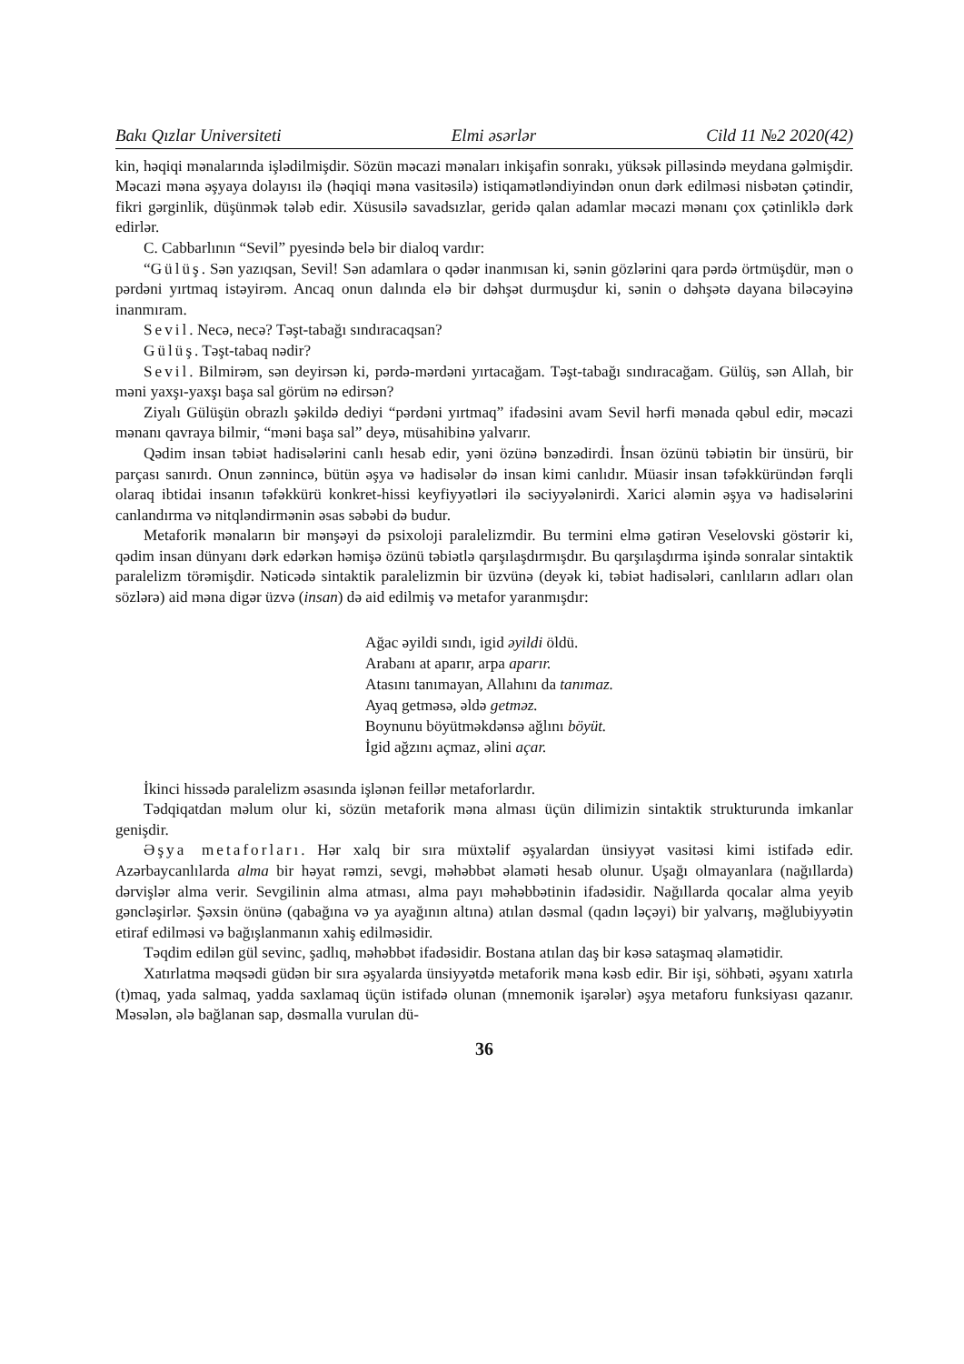Bakı Qızlar Universiteti Elmi əsərlər Cild 11 №2 2020(42)
kin, həqiqi mənalarında işlədilmişdir. Sözün məcazi mənaları inkişafin sonrakı, yüksək pilləsində meydana gəlmişdir. Məcazi məna əşyaya dolayısı ilə (həqiqi məna vasitəsilə) istiqamətləndiyindən onun dərk edilməsi nisbətən çətindir, fikri gərginlik, düşünmək tələb edir. Xüsusilə savadsızlar, geridə qalan adamlar məcazi mənanı çox çətinliklə dərk edirlər.
C. Cabbarlının “Sevil” pyesində belə bir dialoq vardır:
“Gülüş. Sən yazıqsan, Sevil! Sən adamlara o qədər inanmısan ki, sənin gözlərini qara pərdə örtmüşdür, mən o pərdəni yırtmaq istəyirəm. Ancaq onun dalında elə bir dəhşət durmuşdur ki, sənin o dəhşətə dayana biləcəyinə inanmıram.
Sevil. Necə, necə? Təşt-tabağı sındıracaqsan?
Gülüş. Təşt-tabaq nədir?
Sevil. Bilmirəm, sən deyirsən ki, pərdə-mərdəni yırtacağam. Təşt-tabağı sındıracağam. Gülüş, sən Allah, bir məni yaxşı-yaxşı başa sal görüm nə edirsən?
Ziyalı Gülüşün obrazlı şəkildə dediyi “pərdəni yırtmaq” ifadəsini avam Sevil hərfi mənada qəbul edir, məcazi mənanı qavraya bilmir, “məni başa sal” deyə, müsahibinə yalvarır.
Qədim insan təbiət hadisələrini canlı hesab edir, yəni özünə bənzədirdi. İnsan özünü təbiətin bir ünsürü, bir parçası sanırdı. Onun zənnincə, bütün əşya və hadisələr də insan kimi canlıdır. Müasir insan təfəkküründən fərqli olaraq ibtidai insanın təfəkkürü konkret-hissi keyfiyyətləri ilə səciyyələnirdi. Xarici aləmin əşya və hadisələrini canlandırma və nitqləndirmənin əsas səbəbi də budur.
Metaforik mənaların bir mənşəyi də psixoloji paralelizmdir. Bu termini elmə gətirən Veselovski göstərir ki, qədim insan dünyanı dərk edərkən həmişə özünü təbiətlə qarşılaşdırmışdır. Bu qarşılaşdırma işində sonralar sintaktik paralelizm törəmişdir. Nəticədə sintaktik paralelizmin bir üzvünə (deyək ki, təbiət hadisələri, canlıların adları olan sözlərə) aid məna digər üzvə (insan) də aid edilmiş və metafor yaranmışdır:
Ağac əyildi sındı, igid əyildi öldü.
Arabanı at aparır, arpa aparır.
Atasını tanımayan, Allahını da tanımaz.
Ayaq getməsə, əldə getməz.
Boynunu böyütməkdənsə ağlını böyüt.
İgid ağzını açmaz, əlini açar.
İkinci hissədə paralelizm əsasında işlənən feillər metaforlardır.
Tədqiqatdan məlum olur ki, sözün metaforik məna alması üçün dilimizin sintaktik strukturunda imkanlar genişdir.
Əşya metaforları. Hər xalq bir sıra müxtəlif əşyalardan ünsiyyət vasitəsi kimi istifadə edir. Azərbaycanlılarda alma bir həyat rəmzi, sevgi, məhəbbət əlaməti hesab olunur. Uşağı olmayanlara (nağıllarda) dərvişlər alma verir. Sevgilinin alma atması, alma payı məhəbbətinin ifadəsidir. Nağıllarda qocalar alma yeyib gəncləşirlər. Şəxsin önünə (qabağına və ya ayağının altına) atılan dəsmal (qadın ləçəyi) bir yalvarış, məğlubiyyətin etiraf edilməsi və bağışlanmanın xahiş edilməsidir.
Təqdim edilən gül sevinc, şadlıq, məhəbbət ifadəsidir. Bostana atılan daş bir kəsə sataşmaq əlamətidir.
Xatırlatma məqsədi güdən bir sıra əşyalarda ünsiyyətdə metaforik məna kəsb edir. Bir işi, söhbəti, əşyanı xatırla (t)maq, yada salmaq, yadda saxlamaq üçün istifadə olunan (mnemonik işarələr) əşya metaforu funksiyası qazanır. Məsələn, ələ bağlanan sap, dəsmalla vurulan dü-
36